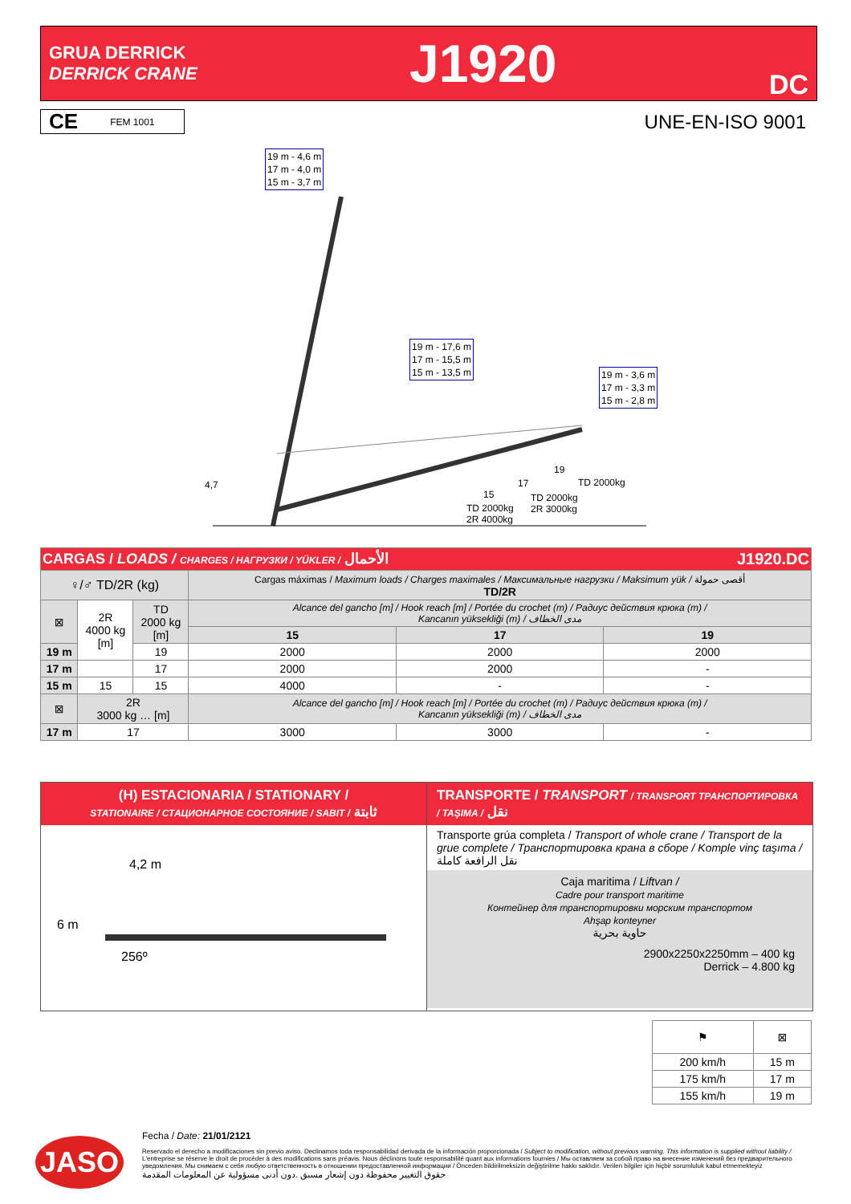GRUA DERRICK
DERRICK CRANE
J1920
DC
CE FEM 1001 UNE-EN-ISO 9001
19 m - 4,6 m
17 m - 4,0 m
15 m - 3,7 m
19 m - 17,6 m
17 m - 15,5 m
15 m - 13,5 m
19 m - 3,6 m
17 m - 3,3 m
15 m - 2,8 m
4,7
19
17 TD 2000kg
15
TD 2000kg
2R 3000kg
TD 2000kg
2R 4000kg
| CARGAS / LOADS / CHARGES / НАГРУЗКИ / YÜKLER / الأحمال J1920.DC | | | | | |
| ♀/♂ TD/2R (kg) | | | Cargas máximas / Maximum loads / Charges maximales / Максимальные нагрузки / Maksimum yük / أقصى حمولة TD/2R | | |
| ⊠ | 2R 4000 kg [m] | TD 2000 kg [m] | Alcance del gancho [m] / Hook reach [m] / Portée du crochet (m) / Радиус действия крюка (m) / Kancanın yüksekliği (m) / مدى الخطاف | | |
| | | | 15 | 17 | 19 |
| 19 m | | 19 | 2000 | 2000 | 2000 |
| 17 m | | 17 | 2000 | 2000 | - |
| 15 m | 15 | 15 | 4000 | - | - |
| ⊠ | 2R 3000 kg … [m] | | Alcance del gancho [m] / Hook reach [m] / Portée du crochet (m) / Радиус действия крюка (m) / Kancanın yüksekliği (m) / مدى الخطاف | | |
| 17 m | 17 | | 3000 | 3000 | - |
(H) ESTACIONARIA / STATIONARY /
STATIONAIRE / СТАЦИОНАРНОЕ СОСТОЯНИЕ / SABIT / ثابتة
4,2 m
6 m
256º
TRANSPORTE / TRANSPORT / TRANSPORT ТРАНСПОРТИРОВКА / TAŞIMA / نقل
Transporte grúa completa / Transport of whole crane / Transport de la grue complete / Транспортировка крана в сборе / Komple vinç taşıma / نقل الرافعة كاملة
Caja maritima / Liftvan /
Cadre pour transport maritime
Контейнер для транспортировки морским транспортом
Ahşap konteyner
حاوية بحرية
2900x2250x2250mm – 400 kg
Derrick – 4.800 kg
| ⚑ | ⊠ |
| 200 km/h | 15 m |
| 175 km/h | 17 m |
| 155 km/h | 19 m |
JASO
Fecha / Date: 21/01/2121
Reservado el derecho a modificaciones sin previo aviso. Declinamos toda responsabilidad derivada de la información proporcionada / Subject to modification, without previous warning. This information is supplied without liability / L'entreprise se réserve le droit de procéder à des modifications sans préavis. Nous déclinons toute responsabilité quant aux informations fournies / Мы оставляем за собой право на внесение изменений без предварительного уведомления. Мы снимаем с себя любую ответственность в отношении предоставленной информации / Önceden bildirilmeksizin değiştirilme hakkı saklıdır. Verilen bilgiler için hiçbir sorumluluk kabul etmemekteyiz
حقوق التغيير محفوظة دون إشعار مسبق .دون أدنى مسؤولية عن المعلومات المقدمة